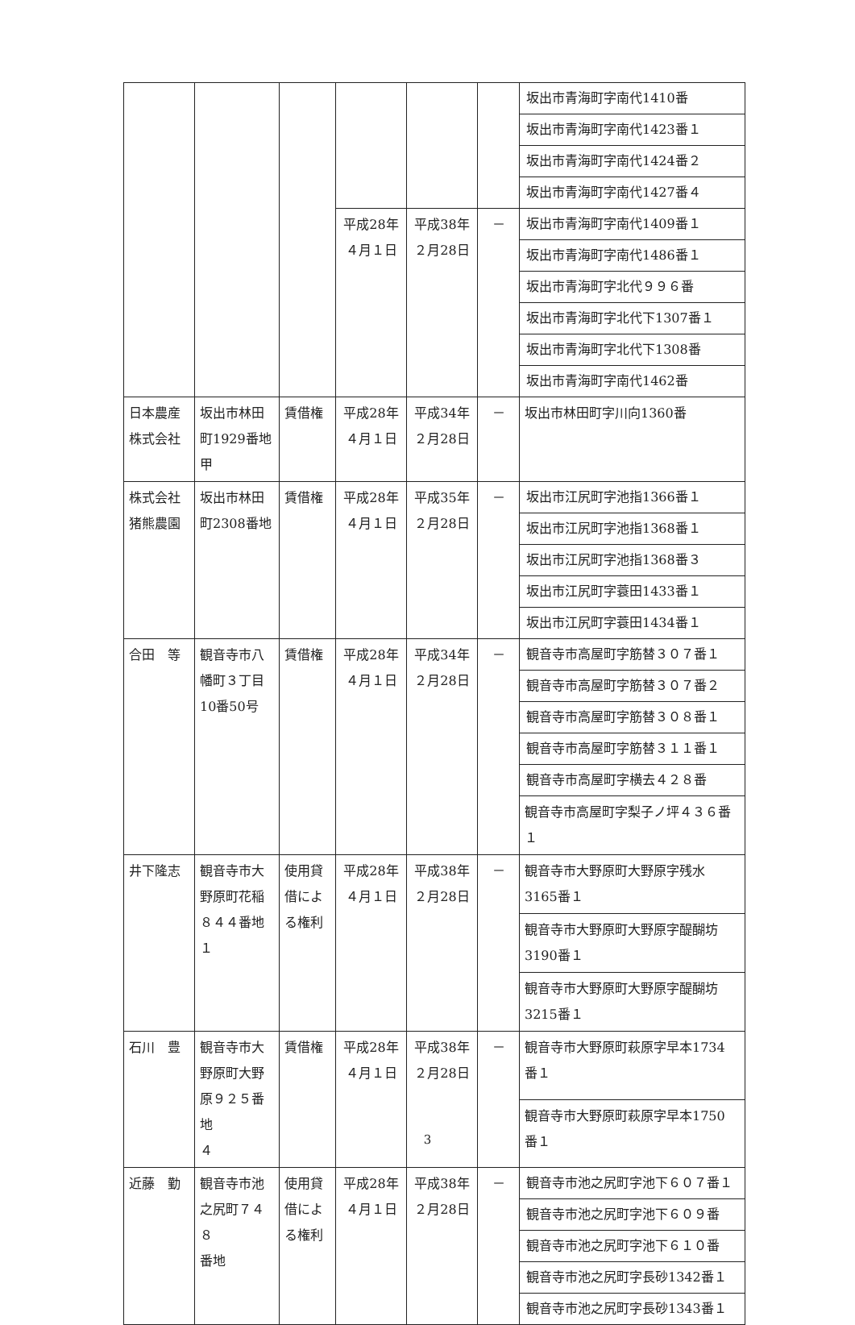| | | | | | | 坂出市青海町字南代1410番 |
| | | | | | | 坂出市青海町字南代1423番１ |
| | | | | | | 坂出市青海町字南代1424番２ |
| | | | | | | 坂出市青海町字南代1427番４ |
| | | | 平成28年 ４月１日 | 平成38年 ２月28日 | － | 坂出市青海町字南代1409番１ |
| | | | | | | 坂出市青海町字南代1486番１ |
| | | | | | | 坂出市青海町字北代９９６番 |
| | | | | | | 坂出市青海町字北代下1307番１ |
| | | | | | | 坂出市青海町字北代下1308番 |
| | | | | | | 坂出市青海町字南代1462番 |
| 日本農産 株式会社 | 坂出市林田 町1929番地 甲 | 賃借権 | 平成28年 ４月１日 | 平成34年 ２月28日 | － | 坂出市林田町字川向1360番 |
| 株式会社 猪熊農園 | 坂出市林田 町2308番地 | 賃借権 | 平成28年 ４月１日 | 平成35年 ２月28日 | － | 坂出市江尻町字池指1366番１ |
| | | | | | | 坂出市江尻町字池指1368番１ |
| | | | | | | 坂出市江尻町字池指1368番３ |
| | | | | | | 坂出市江尻町字蓑田1433番１ |
| | | | | | | 坂出市江尻町字蓑田1434番１ |
| 合田 等 | 観音寺市八 幡町３丁目 10番50号 | 賃借権 | 平成28年 ４月１日 | 平成34年 ２月28日 | － | 観音寺市高屋町字筋替３０７番１ |
| | | | | | | 観音寺市高屋町字筋替３０７番２ |
| | | | | | | 観音寺市高屋町字筋替３０８番１ |
| | | | | | | 観音寺市高屋町字筋替３１１番１ |
| | | | | | | 観音寺市高屋町字横去４２８番 |
| | | | | | | 観音寺市高屋町字梨子ノ坪４３６番 １ |
| 井下隆志 | 観音寺市大 野原町花稲 ８４４番地１ | 使用貸 借によ る権利 | 平成28年 ４月１日 | 平成38年 ２月28日 | － | 観音寺市大野原町大野原字残水 3165番１ |
| | | | | | | 観音寺市大野原町大野原字醍醐坊 3190番１ |
| | | | | | | 観音寺市大野原町大野原字醍醐坊 3215番１ |
| 石川 豊 | 観音寺市大 野原町大野 原９２５番地 ４ | 賃借権 | 平成28年 ４月１日 | 平成38年 ２月28日 | － | 観音寺市大野原町萩原字早本1734 番１ |
| | | | | | | 観音寺市大野原町萩原字早本1750 番１ |
| 近藤 勤 | 観音寺市池 之尻町７４８ 番地 | 使用貸 借によ る権利 | 平成28年 ４月１日 | 平成38年 ２月28日 | － | 観音寺市池之尻町字池下６０７番１ |
| | | | | | | 観音寺市池之尻町字池下６０９番 |
| | | | | | | 観音寺市池之尻町字池下６１０番 |
| | | | | | | 観音寺市池之尻町字長砂1342番１ |
| | | | | | | 観音寺市池之尻町字長砂1343番１ |
3